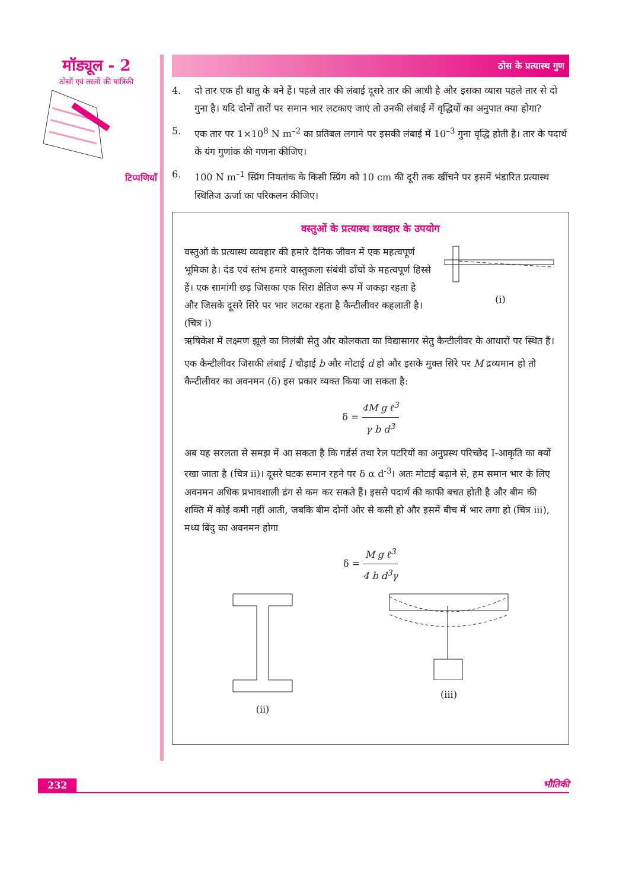मॉड्यूल - 2
ठोसों एवं तरलों की यांत्रिकी
टिप्पणियाँ
ठोस के प्रत्यास्थ गुण
4. दो तार एक ही धातु के बने हैं। पहले तार की लंबाई दूसरे तार की आधी है और इसका व्यास पहले तार से दो गुना है। यदि दोनों तारों पर समान भार लटकाए जाएं तो उनकी लंबाई में वृद्धियों का अनुपात क्या होगा?
5. एक तार पर 1×10<sup>8</sup> N m<sup>–2</sup> का प्रतिबल लगाने पर इसकी लंबाई में 10<sup>–3</sup> गुना वृद्धि होती है। तार के पदार्थ के यंग गुणांक की गणना कीजिए।
6. 100 N m<sup>–1</sup> स्प्रिंग नियतांक के किसी स्प्रिंग को 10 cm की दूरी तक खींचने पर इसमें भंडारित प्रत्यास्थ स्थितिज ऊर्जा का परिकलन कीजिए।
वस्तुओं के प्रत्यास्थ व्यवहार के उपयोग
वस्तुओं के प्रत्यास्थ व्यवहार की हमारे दैनिक जीवन में एक महत्वपूर्ण भूमिका है। दंड एवं स्तंभ हमारे वास्तुकला संबंधी ढाँचों के महत्वपूर्ण हिस्से हैं। एक सामांगी छड़ जिसका एक सिरा क्षैतिज रूप में जकड़ा रहता है और जिसके दूसरे सिरे पर भार लटका रहता है कैन्टीलीवर कहलाती है। (चित्र i)
(i)
ऋषिकेश में लक्ष्मण झूले का निलंबी सेतु और कोलकता का विद्यासागर सेतु कैन्टीलीवर के आधारों पर स्थित हैं।
एक कैन्टीलीवर जिसकी लंबाई l चौड़ाई b और मोटाई d हो और इसके मुक्त सिरे पर M द्रव्यमान हो तो कैन्टीलीवर का अवनमन (δ) इस प्रकार व्यक्त किया जा सकता है:
δ = 4M g ℓ<sup>3</sup> γ b d<sup>3</sup>
अब यह सरलता से समझ में आ सकता है कि गर्डर्स तथा रेल पटरियों का अनुप्रस्थ परिच्छेद I-आकृति का क्यों रखा जाता है (चित्र ii)। दूसरे घटक समान रहने पर δ α d<sup>-3</sup>। अतः मोटाई बढ़ाने से, हम समान भार के लिए अवनमन अधिक प्रभावशाली ढंग से कम कर सकते हैं। इससे पदार्थ की काफी बचत होती है और बीम की शक्ति में कोई कमी नहीं आती, जबकि बीम दोनों ओर से कसी हो और इसमें बीच में भार लगा हो (चित्र iii), मध्य बिंदु का अवनमन होगा
δ = M g ℓ<sup>3</sup> 4 b d<sup>3</sup>γ
(ii) (iii)
232 भौतिकी